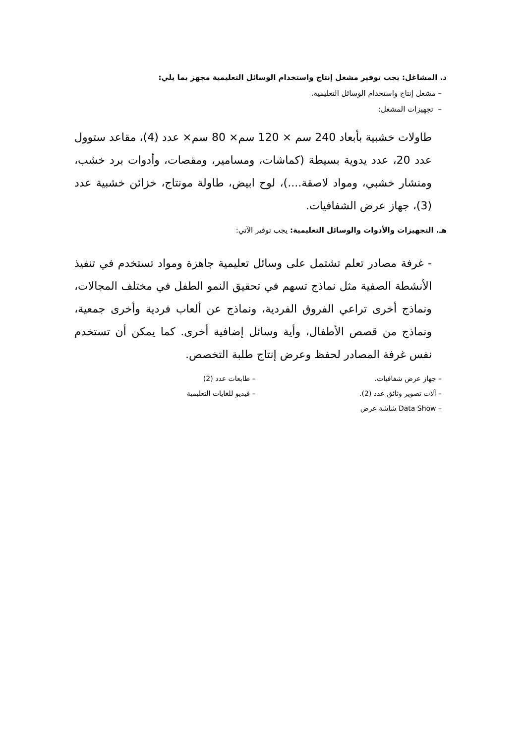د. المشاغل: يجب توفير مشغل إنتاج واستخدام الوسائل التعليمية مجهز بما يلي:
– مشغل إنتاج واستخدام الوسائل التعليمية.
– تجهيزات المشغل:
طاولات خشبية بأبعاد 240 سم × 120 سم× 80 سم× عدد (4)، مقاعد ستوول عدد 20، عدد يدوية بسيطة (كماشات، ومسامير، ومقصات، وأدوات برد خشب، ومنشار خشبي، ومواد لاصقة....)، لوح ابيض، طاولة مونتاج، خزائن خشبية عدد (3)، جهاز عرض الشفافيات.
هـ. التجهيزات والأدوات والوسائل التعليمية: يجب توفير الآتي:
- غرفة مصادر تعلم تشتمل على وسائل تعليمية جاهزة ومواد تستخدم في تنفيذ الأنشطة الصفية مثل نماذج تسهم في تحقيق النمو الطفل في مختلف المجالات، ونماذج أخرى تراعي الفروق الفردية، ونماذج عن ألعاب فردية وأخرى جمعية، ونماذج من قصص الأطفال، وأية وسائل إضافية أخرى. كما يمكن أن تستخدم نفس غرفة المصادر لحفظ وعرض إنتاج طلبة التخصص.
– جهاز عرض شفافيات. – طابعات عدد (2)
– آلات تصوير وثائق عدد (2). – فيديو للغايات التعليمية
– Data Show شاشة عرض